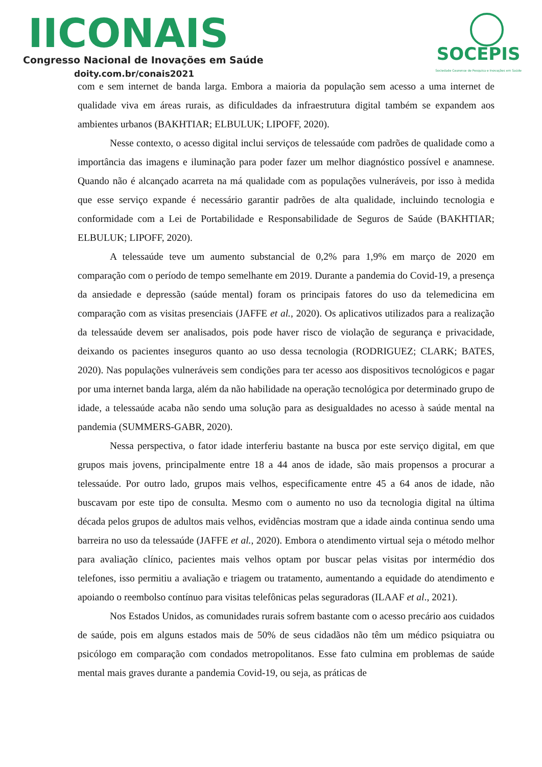IICONAIS
Congresso Nacional de Inovações em Saúde
doity.com.br/conais2021
SOCEPIS
Sociedade Cearense de Pesquisa e Inovações em Saúde
com e sem internet de banda larga. Embora a maioria da população sem acesso a uma internet de qualidade viva em áreas rurais, as dificuldades da infraestrutura digital também se expandem aos ambientes urbanos (BAKHTIAR; ELBULUK; LIPOFF, 2020).
Nesse contexto, o acesso digital inclui serviços de telessaúde com padrões de qualidade como a importância das imagens e iluminação para poder fazer um melhor diagnóstico possível e anamnese. Quando não é alcançado acarreta na má qualidade com as populações vulneráveis, por isso à medida que esse serviço expande é necessário garantir padrões de alta qualidade, incluindo tecnologia e conformidade com a Lei de Portabilidade e Responsabilidade de Seguros de Saúde (BAKHTIAR; ELBULUK; LIPOFF, 2020).
A telessaúde teve um aumento substancial de 0,2% para 1,9% em março de 2020 em comparação com o período de tempo semelhante em 2019. Durante a pandemia do Covid-19, a presença da ansiedade e depressão (saúde mental) foram os principais fatores do uso da telemedicina em comparação com as visitas presenciais (JAFFE et al., 2020). Os aplicativos utilizados para a realização da telessaúde devem ser analisados, pois pode haver risco de violação de segurança e privacidade, deixando os pacientes inseguros quanto ao uso dessa tecnologia (RODRIGUEZ; CLARK; BATES, 2020). Nas populações vulneráveis sem condições para ter acesso aos dispositivos tecnológicos e pagar por uma internet banda larga, além da não habilidade na operação tecnológica por determinado grupo de idade, a telessaúde acaba não sendo uma solução para as desigualdades no acesso à saúde mental na pandemia (SUMMERS-GABR, 2020).
Nessa perspectiva, o fator idade interferiu bastante na busca por este serviço digital, em que grupos mais jovens, principalmente entre 18 a 44 anos de idade, são mais propensos a procurar a telessaúde. Por outro lado, grupos mais velhos, especificamente entre 45 a 64 anos de idade, não buscavam por este tipo de consulta. Mesmo com o aumento no uso da tecnologia digital na última década pelos grupos de adultos mais velhos, evidências mostram que a idade ainda continua sendo uma barreira no uso da telessaúde (JAFFE et al., 2020). Embora o atendimento virtual seja o método melhor para avaliação clínico, pacientes mais velhos optam por buscar pelas visitas por intermédio dos telefones, isso permitiu a avaliação e triagem ou tratamento, aumentando a equidade do atendimento e apoiando o reembolso contínuo para visitas telefônicas pelas seguradoras (ILAAF et al., 2021).
Nos Estados Unidos, as comunidades rurais sofrem bastante com o acesso precário aos cuidados de saúde, pois em alguns estados mais de 50% de seus cidadãos não têm um médico psiquiatra ou psicólogo em comparação com condados metropolitanos. Esse fato culmina em problemas de saúde mental mais graves durante a pandemia Covid-19, ou seja, as práticas de